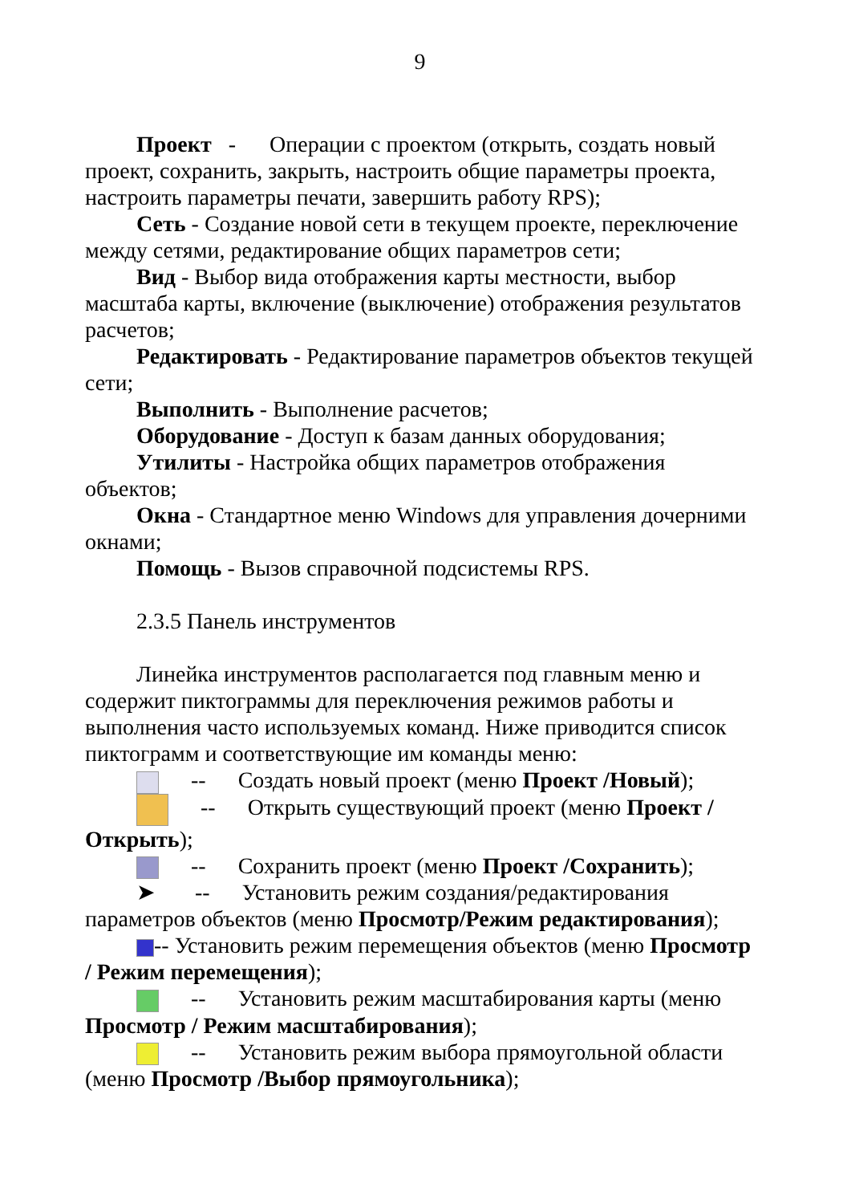9
Проект - Операции с проектом (открыть, создать новый проект, сохранить, закрыть, настроить общие параметры проекта, настроить параметры печати, завершить работу RPS);
Сеть - Создание новой сети в текущем проекте, переключение между сетями, редактирование общих параметров сети;
Вид - Выбор вида отображения карты местности, выбор масштаба карты, включение (выключение) отображения результатов расчетов;
Редактировать - Редактирование параметров объектов текущей сети;
Выполнить - Выполнение расчетов;
Оборудование - Доступ к базам данных оборудования;
Утилиты - Настройка общих параметров отображения объектов;
Окна - Стандартное меню Windows для управления дочерними окнами;
Помощь - Вызов справочной подсистемы RPS.
2.3.5 Панель инструментов
Линейка инструментов располагается под главным меню и содержит пиктограммы для переключения режимов работы и выполнения часто используемых команд. Ниже приводится список пиктограмм и соответствующие им команды меню:
-- Создать новый проект (меню Проект /Новый);
-- Открыть существующий проект (меню Проект /Открыть);
-- Сохранить проект (меню Проект /Сохранить);
➤ -- Установить режим создания/редактирования параметров объектов (меню Просмотр/Режим редактирования);
-- Установить режим перемещения объектов (меню Просмотр / Режим перемещения);
-- Установить режим масштабирования карты (меню Просмотр / Режим масштабирования);
-- Установить режим выбора прямоугольной области (меню Просмотр /Выбор прямоугольника);